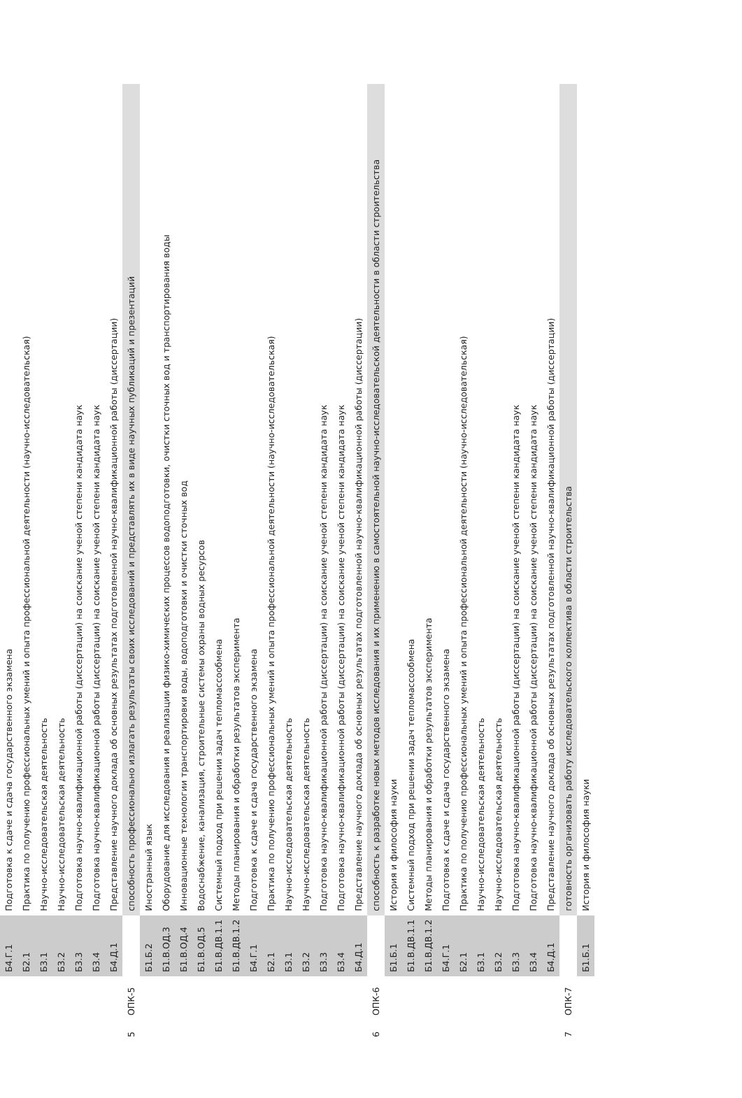| | | Б4.Г.1 | Подготовка к сдаче и сдача государственного экзамена |
| | | Б2.1 | Практика по получению профессиональных умений и опыта профессиональной деятельности (научно-исследовательская) |
| | | Б3.1 | Научно-исследовательская деятельность |
| | | Б3.2 | Научно-исследовательская деятельность |
| | | Б3.3 | Подготовка научно-квалификационной работы (диссертации) на соискание ученой степени кандидата наук |
| | | Б3.4 | Подготовка научно-квалификационной работы (диссертации) на соискание ученой степени кандидата наук |
| | | Б4.Д.1 | Представление научного доклада об основных результатах подготовленной научно-квалификационной работы (диссертации) |
| 5 | ОПК-5 | | способность профессионально излагать результаты своих исследований и представлять их в виде научных публикаций и презентаций |
| | | Б1.Б.2 | Иностранный язык |
| | | Б1.В.ОД.3 | Оборудование для исследования и реализации физико-химических процессов водоподготовки, очистки сточных вод и транспортирования воды |
| | | Б1.В.ОД.4 | Инновационные технологии транспортировки воды, водоподготовки и очистки сточных вод |
| | | Б1.В.ОД.5 | Водоснабжение, канализация, строительные системы охраны водных ресурсов |
| | | Б1.В.ДВ.1.1 | Системный подход при решении задач тепломассообмена |
| | | Б1.В.ДВ.1.2 | Методы планирования и обработки результатов эксперимента |
| | | Б4.Г.1 | Подготовка к сдаче и сдача государственного экзамена |
| | | Б2.1 | Практика по получению профессиональных умений и опыта профессиональной деятельности (научно-исследовательская) |
| | | Б3.1 | Научно-исследовательская деятельность |
| | | Б3.2 | Научно-исследовательская деятельность |
| | | Б3.3 | Подготовка научно-квалификационной работы (диссертации) на соискание ученой степени кандидата наук |
| | | Б3.4 | Подготовка научно-квалификационной работы (диссертации) на соискание ученой степени кандидата наук |
| | | Б4.Д.1 | Представление научного доклада об основных результатах подготовленной научно-квалификационной работы (диссертации) |
| 6 | ОПК-6 | | способность к разработке новых методов исследования и их применению в самостоятельной научно-исследовательской деятельности в области строительства |
| | | Б1.Б.1 | История и философия науки |
| | | Б1.В.ДВ.1.1 | Системный подход при решении задач тепломассообмена |
| | | Б1.В.ДВ.1.2 | Методы планирования и обработки результатов эксперимента |
| | | Б4.Г.1 | Подготовка к сдаче и сдача государственного экзамена |
| | | Б2.1 | Практика по получению профессиональных умений и опыта профессиональной деятельности (научно-исследовательская) |
| | | Б3.1 | Научно-исследовательская деятельность |
| | | Б3.2 | Научно-исследовательская деятельность |
| | | Б3.3 | Подготовка научно-квалификационной работы (диссертации) на соискание ученой степени кандидата наук |
| | | Б3.4 | Подготовка научно-квалификационной работы (диссертации) на соискание ученой степени кандидата наук |
| | | Б4.Д.1 | Представление научного доклада об основных результатах подготовленной научно-квалификационной работы (диссертации) |
| 7 | ОПК-7 | | готовность организовать работу исследовательского коллектива в области строительства |
| | | Б1.Б.1 | История и философия науки |